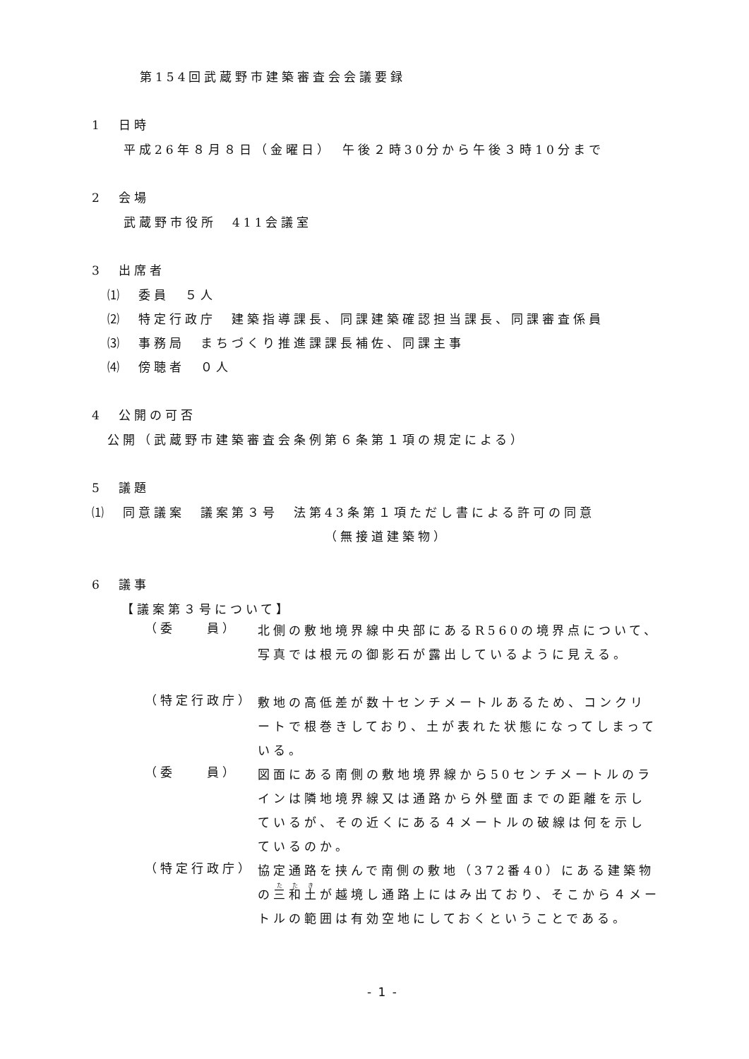第154回武蔵野市建築審査会会議要録
1　日時
平成26年８月８日（金曜日）　午後２時30分から午後３時10分まで
2　会場
武蔵野市役所　411会議室
3　出席者
⑴　委員　５人
⑵　特定行政庁　建築指導課長、同課建築確認担当課長、同課審査係員
⑶　事務局　まちづくり推進課課長補佐、同課主事
⑷　傍聴者　０人
4　公開の可否
公開（武蔵野市建築審査会条例第６条第１項の規定による）
5　議題
⑴　同意議案　議案第３号　法第43条第１項ただし書による許可の同意
（無接道建築物）
6　議事
【議案第３号について】
（委　　員）
北側の敷地境界線中央部にあるR560の境界点について、写真では根元の御影石が露出しているように見える。
（特定行政庁）
敷地の高低差が数十センチメートルあるため、コンクリートで根巻きしており、土が表れた状態になってしまっている。
（委　　員）
図面にある南側の敷地境界線から50センチメートルのラインは隣地境界線又は通路から外壁面までの距離を示しているが、その近くにある４メートルの破線は何を示しているのか。
（特定行政庁）
協定通路を挟んで南側の敷地（372番40）にある建築物の三和土が越境し通路上にはみ出ており、そこから４メートルの範囲は有効空地にしておくということである。
- 1 -